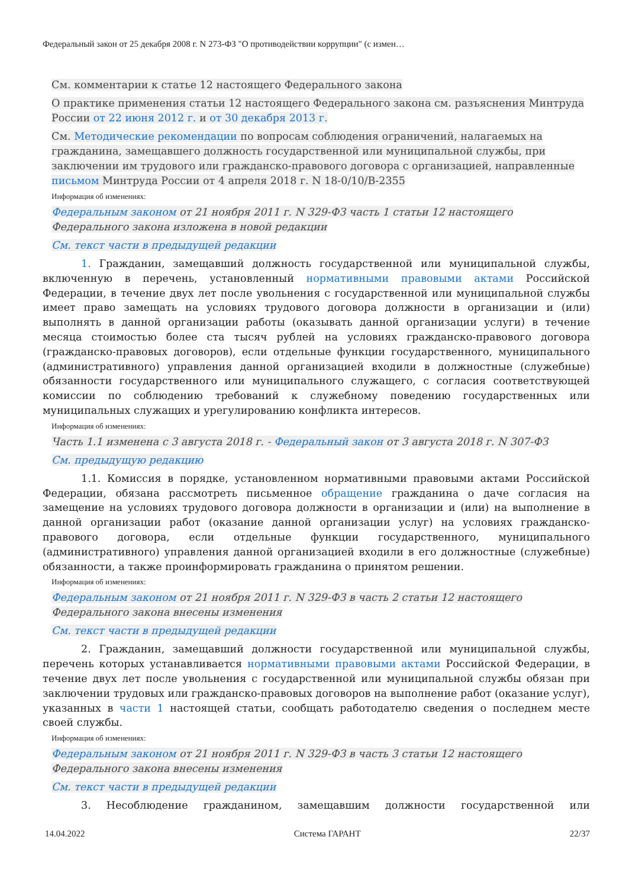Федеральный закон от 25 декабря 2008 г. N 273-ФЗ "О противодействии коррупции" (с измен…
См. комментарии к статье 12 настоящего Федерального закона
О практике применения статьи 12 настоящего Федерального закона см. разъяснения Минтруда России от 22 июня 2012 г. и от 30 декабря 2013 г.
См. Методические рекомендации по вопросам соблюдения ограничений, налагаемых на гражданина, замещавшего должность государственной или муниципальной службы, при заключении им трудового или гражданско-правового договора с организацией, направленные письмом Минтруда России от 4 апреля 2018 г. N 18-0/10/В-2355
Информация об изменениях:
Федеральным законом от 21 ноября 2011 г. N 329-ФЗ часть 1 статьи 12 настоящего Федерального закона изложена в новой редакции
См. текст части в предыдущей редакции
1. Гражданин, замещавший должность государственной или муниципальной службы, включенную в перечень, установленный нормативными правовыми актами Российской Федерации, в течение двух лет после увольнения с государственной или муниципальной службы имеет право замещать на условиях трудового договора должности в организации и (или) выполнять в данной организации работы (оказывать данной организации услуги) в течение месяца стоимостью более ста тысяч рублей на условиях гражданско-правового договора (гражданско-правовых договоров), если отдельные функции государственного, муниципального (административного) управления данной организацией входили в должностные (служебные) обязанности государственного или муниципального служащего, с согласия соответствующей комиссии по соблюдению требований к служебному поведению государственных или муниципальных служащих и урегулированию конфликта интересов.
Информация об изменениях:
Часть 1.1 изменена с 3 августа 2018 г. - Федеральный закон от 3 августа 2018 г. N 307-ФЗ
См. предыдущую редакцию
1.1. Комиссия в порядке, установленном нормативными правовыми актами Российской Федерации, обязана рассмотреть письменное обращение гражданина о даче согласия на замещение на условиях трудового договора должности в организации и (или) на выполнение в данной организации работ (оказание данной организации услуг) на условиях гражданско-правового договора, если отдельные функции государственного, муниципального (административного) управления данной организацией входили в его должностные (служебные) обязанности, а также проинформировать гражданина о принятом решении.
Информация об изменениях:
Федеральным законом от 21 ноября 2011 г. N 329-ФЗ в часть 2 статьи 12 настоящего Федерального закона внесены изменения
См. текст части в предыдущей редакции
2. Гражданин, замещавший должности государственной или муниципальной службы, перечень которых устанавливается нормативными правовыми актами Российской Федерации, в течение двух лет после увольнения с государственной или муниципальной службы обязан при заключении трудовых или гражданско-правовых договоров на выполнение работ (оказание услуг), указанных в части 1 настоящей статьи, сообщать работодателю сведения о последнем месте своей службы.
Информация об изменениях:
Федеральным законом от 21 ноября 2011 г. N 329-ФЗ в часть 3 статьи 12 настоящего Федерального закона внесены изменения
См. текст части в предыдущей редакции
3. Несоблюдение гражданином, замещавшим должности государственной или
14.04.2022 Система ГАРАНТ 22/37